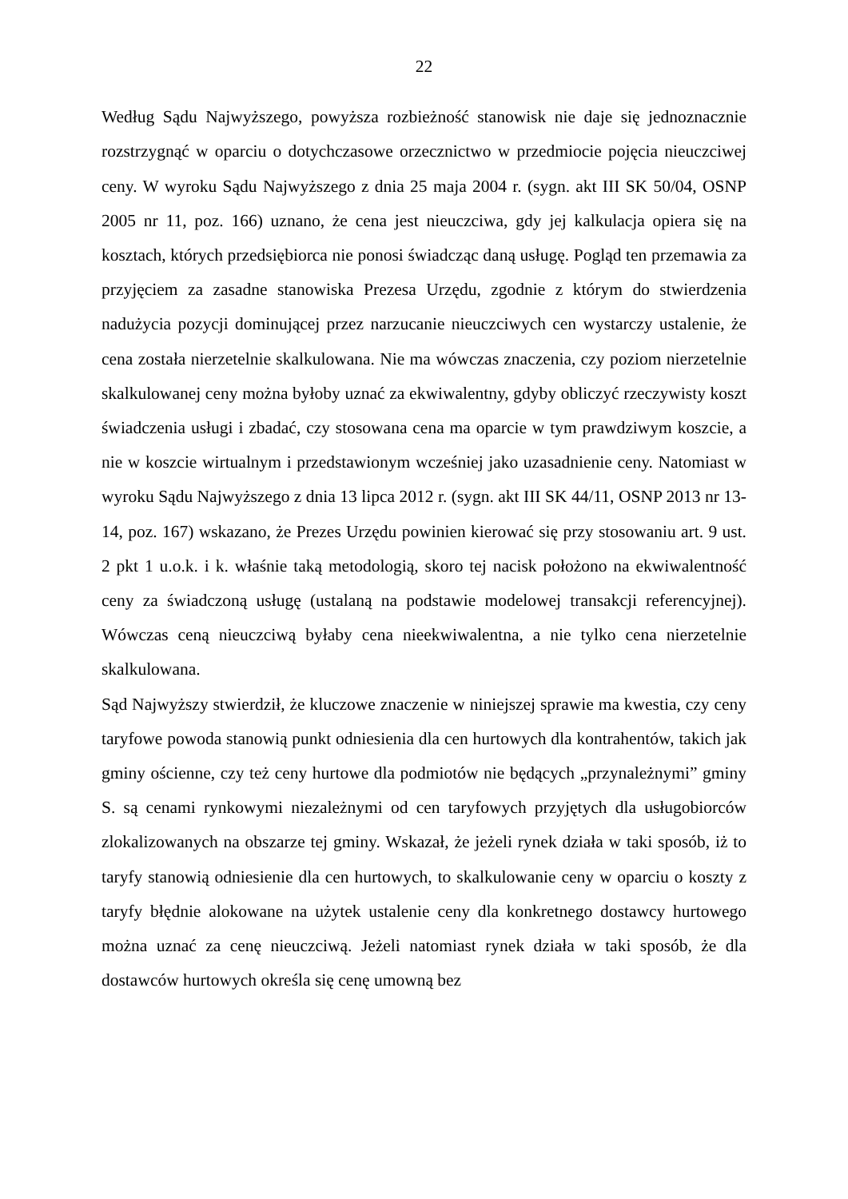22
Według Sądu Najwyższego, powyższa rozbieżność stanowisk nie daje się jednoznacznie rozstrzygnąć w oparciu o dotychczasowe orzecznictwo w przedmiocie pojęcia nieuczciwej ceny. W wyroku Sądu Najwyższego z dnia 25 maja 2004 r. (sygn. akt III SK 50/04, OSNP 2005 nr 11, poz. 166) uznano, że cena jest nieuczciwa, gdy jej kalkulacja opiera się na kosztach, których przedsiębiorca nie ponosi świadcząc daną usługę. Pogląd ten przemawia za przyjęciem za zasadne stanowiska Prezesa Urzędu, zgodnie z którym do stwierdzenia nadużycia pozycji dominującej przez narzucanie nieuczciwych cen wystarczy ustalenie, że cena została nierzetelnie skalkulowana. Nie ma wówczas znaczenia, czy poziom nierzetelnie skalkulowanej ceny można byłoby uznać za ekwiwalentny, gdyby obliczyć rzeczywisty koszt świadczenia usługi i zbadać, czy stosowana cena ma oparcie w tym prawdziwym koszcie, a nie w koszcie wirtualnym i przedstawionym wcześniej jako uzasadnienie ceny. Natomiast w wyroku Sądu Najwyższego z dnia 13 lipca 2012 r. (sygn. akt III SK 44/11, OSNP 2013 nr 13-14, poz. 167) wskazano, że Prezes Urzędu powinien kierować się przy stosowaniu art. 9 ust. 2 pkt 1 u.o.k. i k. właśnie taką metodologią, skoro tej nacisk położono na ekwiwalentność ceny za świadczoną usługę (ustalaną na podstawie modelowej transakcji referencyjnej). Wówczas ceną nieuczciwą byłaby cena nieekwiwalentna, a nie tylko cena nierzetelnie skalkulowana.
Sąd Najwyższy stwierdził, że kluczowe znaczenie w niniejszej sprawie ma kwestia, czy ceny taryfowe powoda stanowią punkt odniesienia dla cen hurtowych dla kontrahentów, takich jak gminy ościenne, czy też ceny hurtowe dla podmiotów nie będących „przynależnymi” gminy S. są cenami rynkowymi niezależnymi od cen taryfowych przyjętych dla usługobiorców zlokalizowanych na obszarze tej gminy. Wskazał, że jeżeli rynek działa w taki sposób, iż to taryfy stanowią odniesienie dla cen hurtowych, to skalkulowanie ceny w oparciu o koszty z taryfy błędnie alokowane na użytek ustalenie ceny dla konkretnego dostawcy hurtowego można uznać za cenę nieuczciwą. Jeżeli natomiast rynek działa w taki sposób, że dla dostawców hurtowych określa się cenę umowną bez